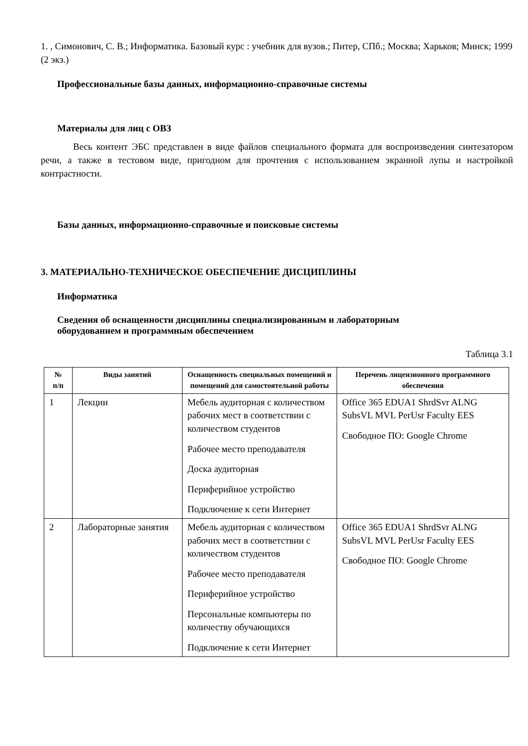1. , Симонович, С. В.; Информатика. Базовый курс : учебник для вузов.; Питер, СПб.; Москва; Харьков; Минск; 1999 (2 экз.)
Профессиональные базы данных, информационно-справочные системы
Материалы для лиц с ОВЗ
Весь контент ЭБС представлен в виде файлов специального формата для воспроизведения синтезатором речи, а также в тестовом виде, пригодном для прочтения с использованием экранной лупы и настройкой контрастности.
Базы данных, информационно-справочные и поисковые системы
3. МАТЕРИАЛЬНО-ТЕХНИЧЕСКОЕ ОБЕСПЕЧЕНИЕ ДИСЦИПЛИНЫ
Информатика
Сведения об оснащенности дисциплины специализированным и лабораторным
оборудованием и программным обеспечением
Таблица 3.1
| № п/п | Виды занятий | Оснащенность специальных помещений и помещений для самостоятельной работы | Перечень лицензионного программного обеспечения |
| --- | --- | --- | --- |
| 1 | Лекции | Мебель аудиторная с количеством рабочих мест в соответствии с количеством студентов Рабочее место преподавателя Доска аудиторная Периферийное устройство Подключение к сети Интернет | Office 365 EDUA1 ShrdSvr ALNG SubsVL MVL PerUsr Faculty EES Свободное ПО: Google Chrome |
| 2 | Лабораторные занятия | Мебель аудиторная с количеством рабочих мест в соответствии с количеством студентов Рабочее место преподавателя Периферийное устройство Персональные компьютеры по количеству обучающихся Подключение к сети Интернет | Office 365 EDUA1 ShrdSvr ALNG SubsVL MVL PerUsr Faculty EES Свободное ПО: Google Chrome |